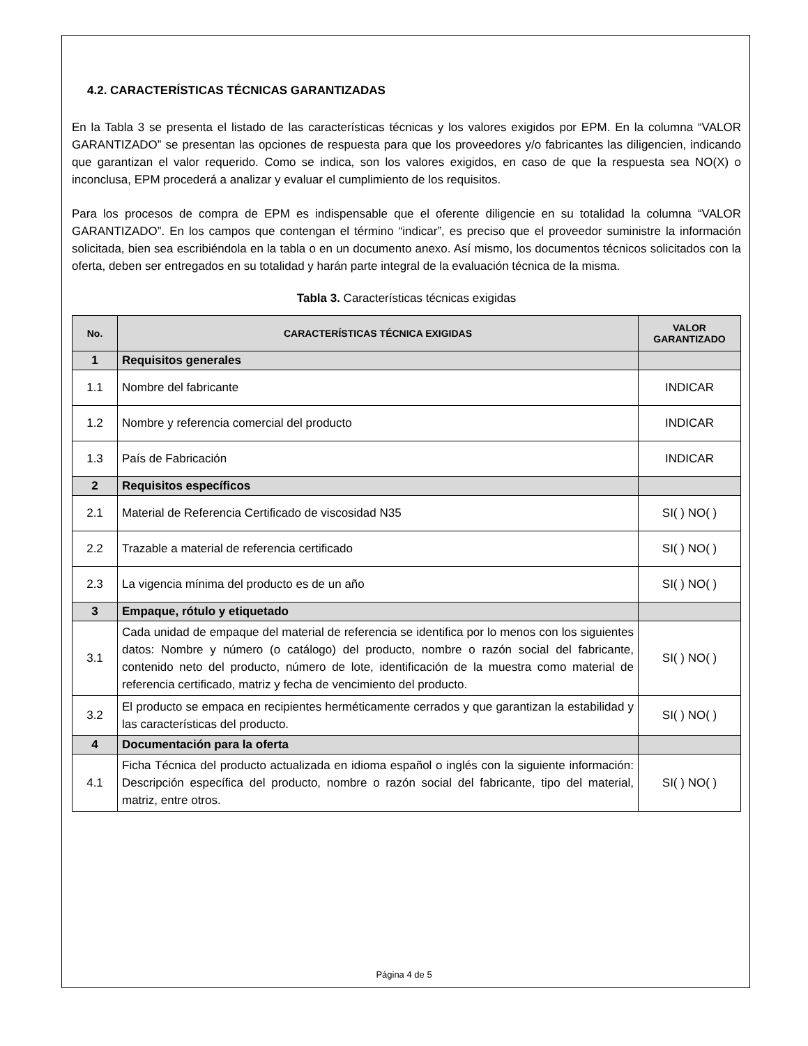4.2. CARACTERÍSTICAS TÉCNICAS GARANTIZADAS
En la Tabla 3 se presenta el listado de las características técnicas y los valores exigidos por EPM. En la columna “VALOR GARANTIZADO” se presentan las opciones de respuesta para que los proveedores y/o fabricantes las diligencien, indicando que garantizan el valor requerido. Como se indica, son los valores exigidos, en caso de que la respuesta sea NO(X) o inconclusa, EPM procederá a analizar y evaluar el cumplimiento de los requisitos.
Para los procesos de compra de EPM es indispensable que el oferente diligencie en su totalidad la columna “VALOR GARANTIZADO”. En los campos que contengan el término “indicar”, es preciso que el proveedor suministre la información solicitada, bien sea escribiéndola en la tabla o en un documento anexo. Así mismo, los documentos técnicos solicitados con la oferta, deben ser entregados en su totalidad y harán parte integral de la evaluación técnica de la misma.
Tabla 3. Características técnicas exigidas
| No. | CARACTERÍSTICAS TÉCNICA EXIGIDAS | VALOR GARANTIZADO |
| --- | --- | --- |
| 1 | Requisitos generales | |
| 1.1 | Nombre del fabricante | INDICAR |
| 1.2 | Nombre y referencia comercial del producto | INDICAR |
| 1.3 | País de Fabricación | INDICAR |
| 2 | Requisitos específicos | |
| 2.1 | Material de Referencia Certificado de viscosidad N35 | SI( ) NO( ) |
| 2.2 | Trazable a material de referencia certificado | SI( ) NO( ) |
| 2.3 | La vigencia mínima del producto es de un año | SI( ) NO( ) |
| 3 | Empaque, rótulo y etiquetado | |
| 3.1 | Cada unidad de empaque del material de referencia se identifica por lo menos con los siguientes datos: Nombre y número (o catálogo) del producto, nombre o razón social del fabricante, contenido neto del producto, número de lote, identificación de la muestra como material de referencia certificado, matriz y fecha de vencimiento del producto. | SI( ) NO( ) |
| 3.2 | El producto se empaca en recipientes herméticamente cerrados y que garantizan la estabilidad y las características del producto. | SI( ) NO( ) |
| 4 | Documentación para la oferta | |
| 4.1 | Ficha Técnica del producto actualizada en idioma español o inglés con la siguiente información: Descripción específica del producto, nombre o razón social del fabricante, tipo del material, matriz, entre otros. | SI( ) NO( ) |
Página 4 de 5